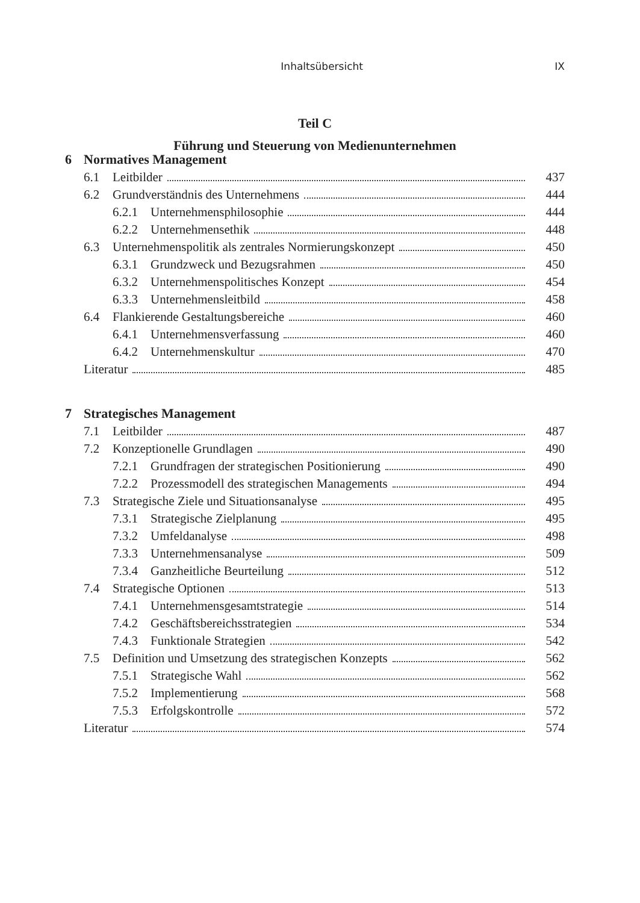Inhaltsübersicht IX
Teil C
Führung und Steuerung von Medienunternehmen
6 Normatives Management
6.1 Leitbilder 437
6.2 Grundverständnis des Unternehmens 444
6.2.1 Unternehmensphilosophie 444
6.2.2 Unternehmensethik 448
6.3 Unternehmenspolitik als zentrales Normierungskonzept 450
6.3.1 Grundzweck und Bezugsrahmen 450
6.3.2 Unternehmenspolitisches Konzept 454
6.3.3 Unternehmensleitbild 458
6.4 Flankierende Gestaltungsbereiche 460
6.4.1 Unternehmensverfassung 460
6.4.2 Unternehmenskultur 470
Literatur 485
7 Strategisches Management
7.1 Leitbilder 487
7.2 Konzeptionelle Grundlagen 490
7.2.1 Grundfragen der strategischen Positionierung 490
7.2.2 Prozessmodell des strategischen Managements 494
7.3 Strategische Ziele und Situationsanalyse 495
7.3.1 Strategische Zielplanung 495
7.3.2 Umfeldanalyse 498
7.3.3 Unternehmensanalyse 509
7.3.4 Ganzheitliche Beurteilung 512
7.4 Strategische Optionen 513
7.4.1 Unternehmensgesamtstrategie 514
7.4.2 Geschäftsbereichsstrategien 534
7.4.3 Funktionale Strategien 542
7.5 Definition und Umsetzung des strategischen Konzepts 562
7.5.1 Strategische Wahl 562
7.5.2 Implementierung 568
7.5.3 Erfolgskontrolle 572
Literatur 574